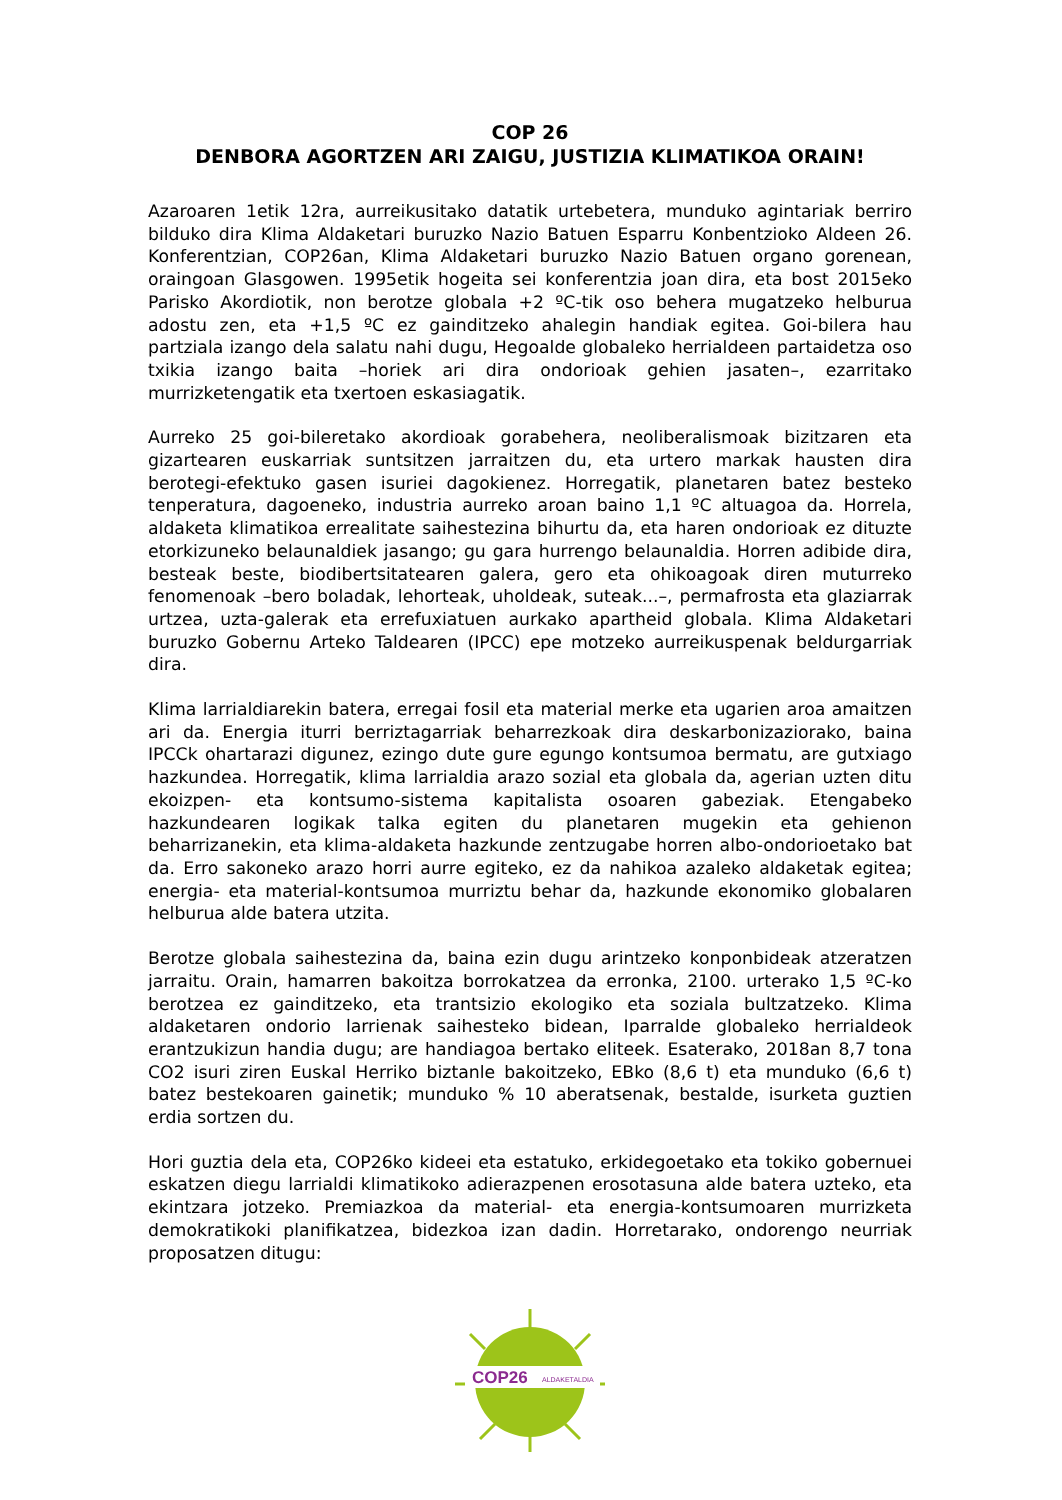COP 26
DENBORA AGORTZEN ARI ZAIGU, JUSTIZIA KLIMATIKOA ORAIN!
Azaroaren 1etik 12ra, aurreikusitako datatik urtebetera, munduko agintariak berriro bilduko dira Klima Aldaketari buruzko Nazio Batuen Esparru Konbentzioko Aldeen 26. Konferentzian, COP26an, Klima Aldaketari buruzko Nazio Batuen organo gorenean, oraingoan Glasgowen. 1995etik hogeita sei konferentzia joan dira, eta bost 2015eko Parisko Akordiotik, non berotze globala +2 ºC-tik oso behera mugatzeko helburua adostu zen, eta +1,5 ºC ez gainditzeko ahalegin handiak egitea. Goi-bilera hau partziala izango dela salatu nahi dugu, Hegoalde globaleko herrialdeen partaidetza oso txikia izango baita –horiek ari dira ondorioak gehien jasaten–, ezarritako murrizketengatik eta txertoen eskasiagatik.
Aurreko 25 goi-bileretako akordioak gorabehera, neoliberalismoak bizitzaren eta gizartearen euskarriak suntsitzen jarraitzen du, eta urtero markak hausten dira berotegi-efektuko gasen isuriei dagokienez. Horregatik, planetaren batez besteko tenperatura, dagoeneko, industria aurreko aroan baino 1,1 ºC altuagoa da. Horrela, aldaketa klimatikoa errealitate saihestezina bihurtu da, eta haren ondorioak ez dituzte etorkizuneko belaunaldiek jasango; gu gara hurrengo belaunaldia. Horren adibide dira, besteak beste, biodibertsitatearen galera, gero eta ohikoagoak diren muturreko fenomenoak –bero boladak, lehorteak, uholdeak, suteak...–, permafrosta eta glaziarrak urtzea, uzta-galerak eta errefuxiatuen aurkako apartheid globala. Klima Aldaketari buruzko Gobernu Arteko Taldearen (IPCC) epe motzeko aurreikuspenak beldurgarriak dira.
Klima larrialdiarekin batera, erregai fosil eta material merke eta ugarien aroa amaitzen ari da. Energia iturri berriztagarriak beharrezkoak dira deskarbonizaziorako, baina IPCCk ohartarazi digunez, ezingo dute gure egungo kontsumoa bermatu, are gutxiago hazkundea. Horregatik, klima larrialdia arazo sozial eta globala da, agerian uzten ditu ekoizpen- eta kontsumo-sistema kapitalista osoaren gabeziak. Etengabeko hazkundearen logikak talka egiten du planetaren mugekin eta gehienon beharrizanekin, eta klima-aldaketa hazkunde zentzugabe horren albo-ondorioetako bat da. Erro sakoneko arazo horri aurre egiteko, ez da nahikoa azaleko aldaketak egitea; energia- eta material-kontsumoa murriztu behar da, hazkunde ekonomiko globalaren helburua alde batera utzita.
Berotze globala saihestezina da, baina ezin dugu arintzeko konponbideak atzeratzen jarraitu. Orain, hamarren bakoitza borrokatzea da erronka, 2100. urterako 1,5 ºC-ko berotzea ez gainditzeko, eta trantsizio ekologiko eta soziala bultzatzeko. Klima aldaketaren ondorio larrienak saihesteko bidean, Iparralde globaleko herrialdeok erantzukizun handia dugu; are handiagoa bertako eliteek. Esaterako, 2018an 8,7 tona CO2 isuri ziren Euskal Herriko biztanle bakoitzeko, EBko (8,6 t) eta munduko (6,6 t) batez bestekoaren gainetik; munduko % 10 aberatsenak, bestalde, isurketa guztien erdia sortzen du.
Hori guztia dela eta, COP26ko kideei eta estatuko, erkidegoetako eta tokiko gobernuei eskatzen diegu larrialdi klimatikoko adierazpenen erosotasuna alde batera uzteko, eta ekintzara jotzeko. Premiazkoa da material- eta energia-kontsumoaren murrizketa demokratikoki planifikatzea, bidezkoa izan dadin. Horretarako, ondorengo neurriak proposatzen ditugu:
COP26
ALDAKETALDIA